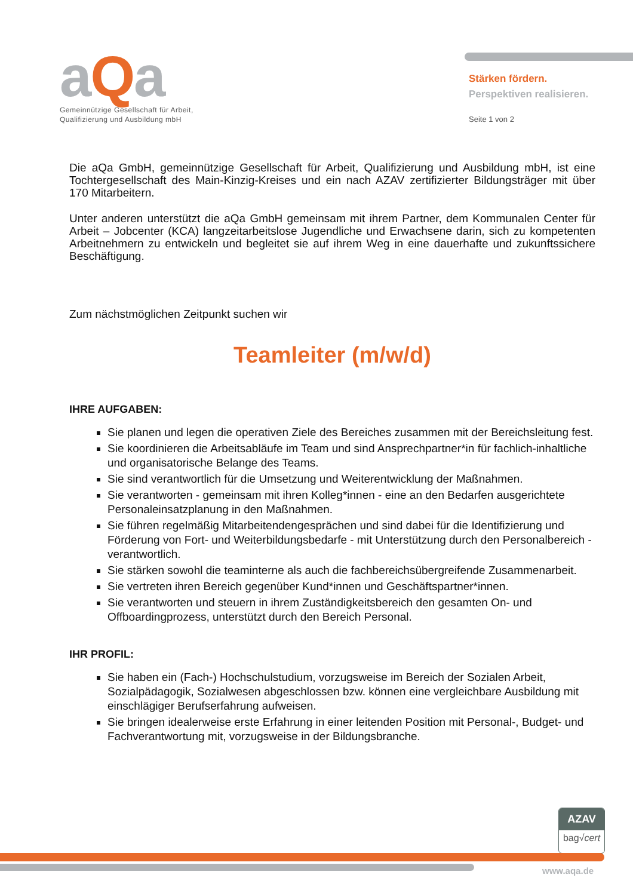aQa
Gemeinnützige Gesellschaft für Arbeit,
Qualifizierung und Ausbildung mbH
Stärken fördern.
Perspektiven realisieren.
Seite 1 von 2
Die aQa GmbH, gemeinnützige Gesellschaft für Arbeit, Qualifizierung und Ausbildung mbH, ist eine Tochtergesellschaft des Main-Kinzig-Kreises und ein nach AZAV zertifizierter Bildungsträger mit über 170 Mitarbeitern.
Unter anderen unterstützt die aQa GmbH gemeinsam mit ihrem Partner, dem Kommunalen Center für Arbeit – Jobcenter (KCA) langzeitarbeitslose Jugendliche und Erwachsene darin, sich zu kompetenten Arbeitnehmern zu entwickeln und begleitet sie auf ihrem Weg in eine dauerhafte und zukunftssichere Beschäftigung.
Zum nächstmöglichen Zeitpunkt suchen wir
Teamleiter (m/w/d)
IHRE AUFGABEN:
Sie planen und legen die operativen Ziele des Bereiches zusammen mit der Bereichsleitung fest.
Sie koordinieren die Arbeitsabläufe im Team und sind Ansprechpartner*in für fachlich-inhaltliche und organisatorische Belange des Teams.
Sie sind verantwortlich für die Umsetzung und Weiterentwicklung der Maßnahmen.
Sie verantworten - gemeinsam mit ihren Kolleg*innen - eine an den Bedarfen ausgerichtete Personaleinsatzplanung in den Maßnahmen.
Sie führen regelmäßig Mitarbeitendengesprächen und sind dabei für die Identifizierung und Förderung von Fort- und Weiterbildungsbedarfe - mit Unterstützung durch den Personalbereich - verantwortlich.
Sie stärken sowohl die teaminterne als auch die fachbereichsübergreifende Zusammenarbeit.
Sie vertreten ihren Bereich gegenüber Kund*innen und Geschäftspartner*innen.
Sie verantworten und steuern in ihrem Zuständigkeitsbereich den gesamten On- und Offboardingprozess, unterstützt durch den Bereich Personal.
IHR PROFIL:
Sie haben ein (Fach-) Hochschulstudium, vorzugsweise im Bereich der Sozialen Arbeit, Sozialpädagogik, Sozialwesen abgeschlossen bzw. können eine vergleichbare Ausbildung mit einschlägiger Berufserfahrung aufweisen.
Sie bringen idealerweise erste Erfahrung in einer leitenden Position mit Personal-, Budget- und Fachverantwortung mit, vorzugsweise in der Bildungsbranche.
AZAV
bag√cert
www.aqa.de